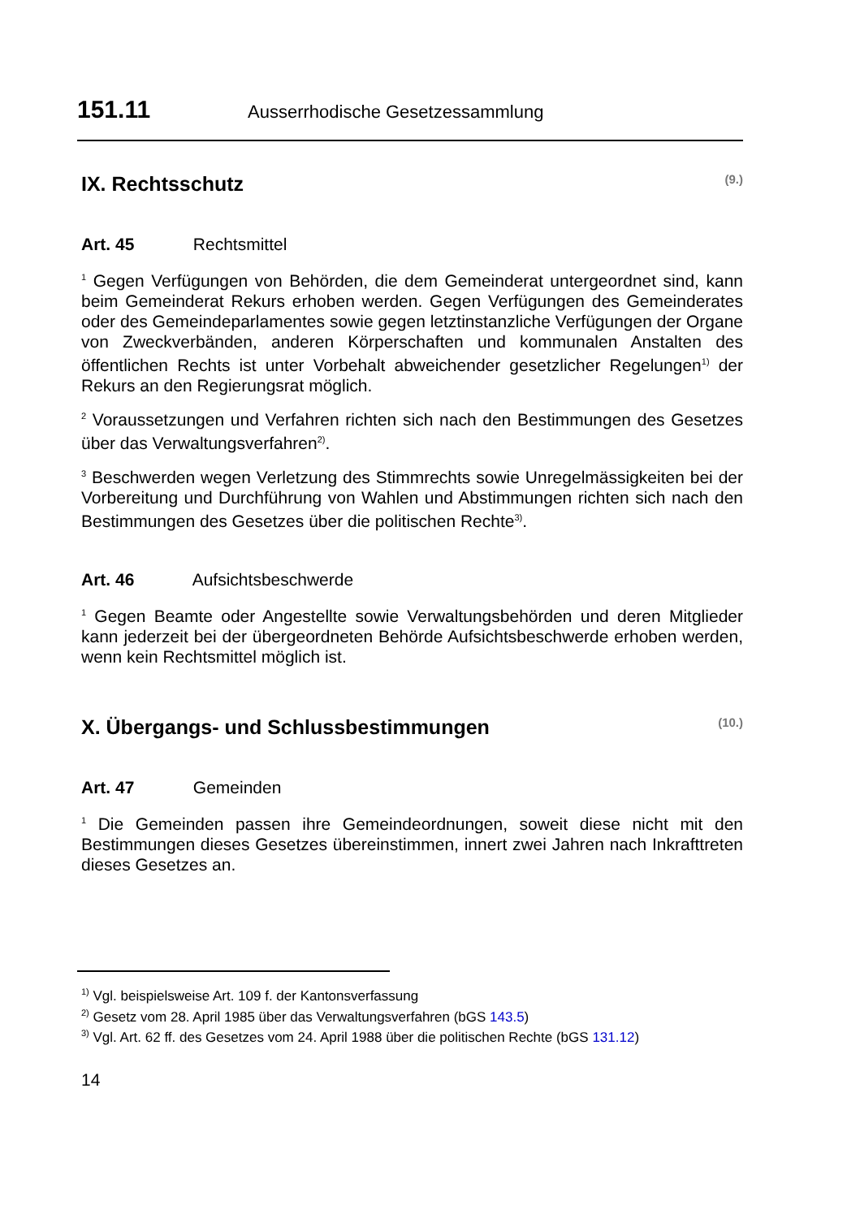151.11 Ausserrhodische Gesetzessammlung
IX. Rechtsschutz (9.)
Art. 45 Rechtsmittel
<sup>1</sup> Gegen Verfügungen von Behörden, die dem Gemeinderat untergeordnet sind, kann beim Gemeinderat Rekurs erhoben werden. Gegen Verfügungen des Gemeinderates oder des Gemeindeparlamentes sowie gegen letztinstanzliche Verfügungen der Organe von Zweckverbänden, anderen Körperschaften und kommunalen Anstalten des öffentlichen Rechts ist unter Vorbehalt abweichender gesetzlicher Regelungen<sup>1)</sup> der Rekurs an den Regierungsrat möglich.
<sup>2</sup> Voraussetzungen und Verfahren richten sich nach den Bestimmungen des Gesetzes über das Verwaltungsverfahren<sup>2)</sup>.
<sup>3</sup> Beschwerden wegen Verletzung des Stimmrechts sowie Unregelmässigkeiten bei der Vorbereitung und Durchführung von Wahlen und Abstimmungen richten sich nach den Bestimmungen des Gesetzes über die politischen Rechte<sup>3)</sup>.
Art. 46 Aufsichtsbeschwerde
<sup>1</sup> Gegen Beamte oder Angestellte sowie Verwaltungsbehörden und deren Mitglieder kann jederzeit bei der übergeordneten Behörde Aufsichtsbeschwerde erhoben werden, wenn kein Rechtsmittel möglich ist.
X. Übergangs- und Schlussbestimmungen (10.)
Art. 47 Gemeinden
<sup>1</sup> Die Gemeinden passen ihre Gemeindeordnungen, soweit diese nicht mit den Bestimmungen dieses Gesetzes übereinstimmen, innert zwei Jahren nach Inkrafttreten dieses Gesetzes an.
<sup>1)</sup> Vgl. beispielsweise Art. 109 f. der Kantonsverfassung
<sup>2)</sup> Gesetz vom 28. April 1985 über das Verwaltungsverfahren (bGS 143.5)
<sup>3)</sup> Vgl. Art. 62 ff. des Gesetzes vom 24. April 1988 über die politischen Rechte (bGS 131.12)
14